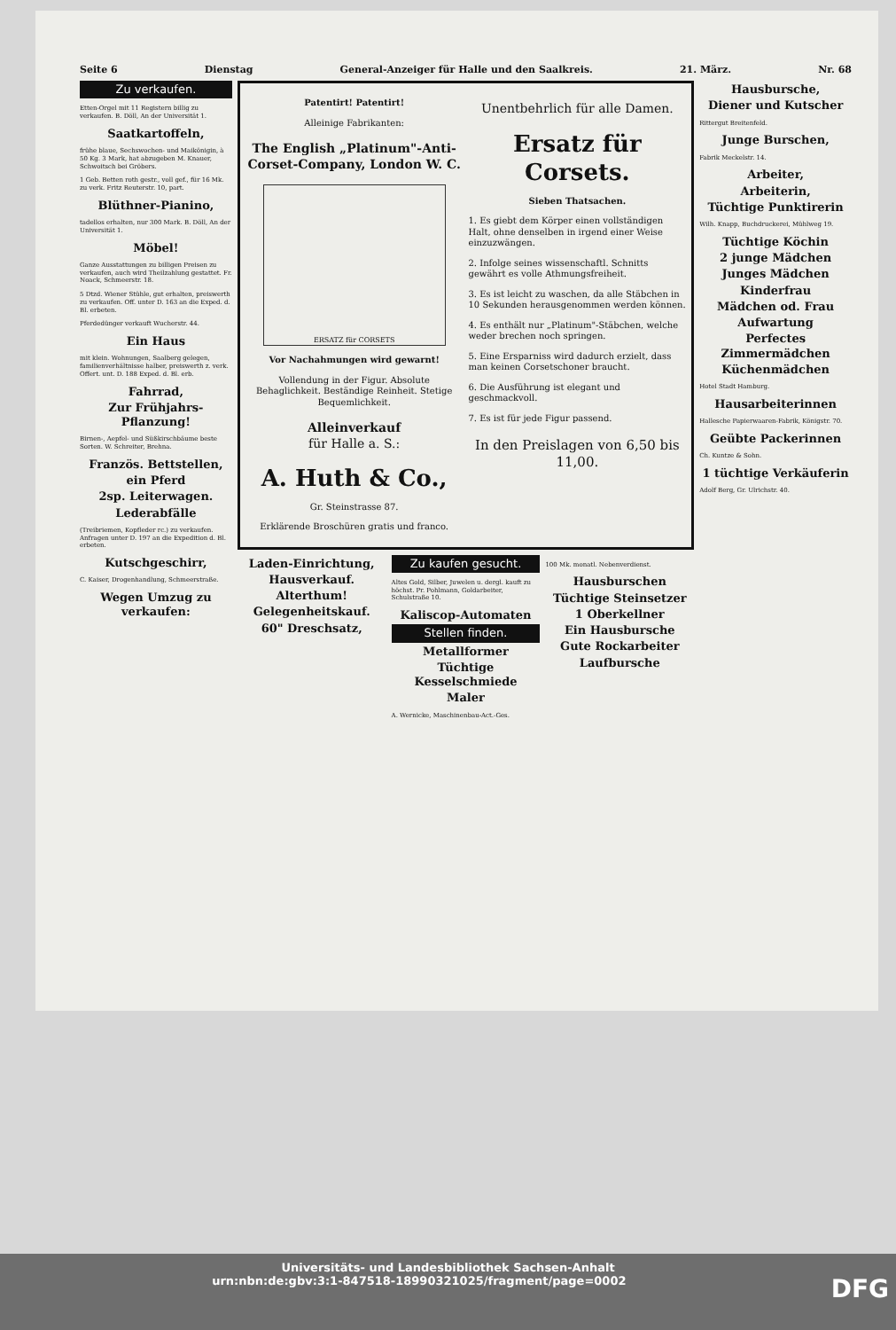Seite 6 Dienstag General-Anzeiger für Halle und den Saalkreis. 21. März. Nr. 68
Zu verkaufen.
Etten-Orgel mit 11 Registern billig zu verkaufen. B. Döll, An der Universität 1.
Saatkartoffeln,
frühe blaue, Sechswochen- und Maikönigin, à 50 Kg. 3 Mark, hat abzugeben M. Knauer, Schwoitsch bei Gröbers.
1 Geb. Betten roth gestr., voll gef., für 16 Mk. zu verk. Fritz Reuterstr. 10, part.
Blüthner-Pianino,
tadellos erhalten, nur 300 Mark. B. Döll, An der Universität 1.
Möbel!
Ganze Ausstattungen zu billigen Preisen zu verkaufen, auch wird Theilzahlung gestattet. Fr. Noack, Schmeerstr. 18.
5 Dtzd. Wiener Stühle, gut erhalten, preiswerth zu verkaufen. Off. unter D. 163 an die Exped. d. Bl. erbeten.
Pferdedünger verkauft Wucherstr. 44.
Ein Haus
mit klein. Wohnungen, Saalberg gelegen, familienverhältnisse halber, preiswerth z. verk. Offert. unt. D. 188 Exped. d. Bl. erb.
Fahrrad,
Zur Frühjahrs-Pflanzung!
Birnen-, Aepfel- und Süßkirschbäume beste Sorten. W. Schreiter, Brehna.
Französ. Bettstellen,
ein Pferd
2sp. Leiterwagen.
Lederabfälle
(Treibriemen, Kopfleder rc.) zu verkaufen. Anfragen unter D. 197 an die Expedition d. Bl. erbeten.
Kutschgeschirr,
C. Kaiser, Drogenhandlung, Schmeerstraße.
Wegen Umzug zu verkaufen:
Patentirt! Patentirt!
Alleinige Fabrikanten:
The English „Platinum"-Anti-Corset-Company, London W. C.
ERSATZ für CORSETS
Vor Nachahmungen wird gewarnt!
Vollendung in der Figur. Absolute Behaglichkeit. Beständige Reinheit. Stetige Bequemlichkeit.
Alleinverkauf
für Halle a. S.:
A. Huth & Co.,
Gr. Steinstrasse 87.
Erklärende Broschüren gratis und franco.
Unentbehrlich für alle Damen.
Ersatz für Corsets.
Sieben Thatsachen.
1. Es giebt dem Körper einen vollständigen Halt, ohne denselben in irgend einer Weise einzuzwängen.
2. Infolge seines wissenschaftl. Schnitts gewährt es volle Athmungsfreiheit.
3. Es ist leicht zu waschen, da alle Stäbchen in 10 Sekunden herausgenommen werden können.
4. Es enthält nur „Platinum"-Stäbchen, welche weder brechen noch springen.
5. Eine Ersparniss wird dadurch erzielt, dass man keinen Corsetschoner braucht.
6. Die Ausführung ist elegant und geschmackvoll.
7. Es ist für jede Figur passend.
In den Preislagen von 6,50 bis 11,00.
Laden-Einrichtung,
Hausverkauf.
Alterthum!
Gelegenheitskauf.
60" Dreschsatz,
Zu kaufen gesucht.
Altes Gold, Silber, Juwelen u. dergl. kauft zu höchst. Pr. Pohlmann, Goldarbeiter, Schulstraße 10.
Kaliscop-Automaten
Stellen finden.
Metallformer
Tüchtige Kesselschmiede
Maler
A. Wernicke, Maschinenbau-Act.-Ges.
100 Mk. monatl. Nebenverdienst.
Hausburschen
Tüchtige Steinsetzer
1 Oberkellner
Ein Hausbursche
Gute Rockarbeiter
Laufbursche
Hausbursche,
Diener und Kutscher
Rittergut Breitenfeld.
Junge Burschen,
Fabrik Meckelstr. 14.
Arbeiter,
Arbeiterin,
Tüchtige Punktirerin
Wilh. Knapp, Buchdruckerei, Mühlweg 19.
Tüchtige Köchin
2 junge Mädchen
Junges Mädchen
Kinderfrau
Mädchen od. Frau
Aufwartung
Perfectes Zimmermädchen
Küchenmädchen
Hotel Stadt Hamburg.
Hausarbeiterinnen
Hallesche Papierwaaren-Fabrik, Königstr. 70.
Geübte Packerinnen
Ch. Kuntze & Sohn.
1 tüchtige Verkäuferin
Adolf Berg, Gr. Ulrichstr. 40.
Universitäts- und Landesbibliothek Sachsen-Anhalt
urn:nbn:de:gbv:3:1-847518-18990321025/fragment/page=0002 DFG